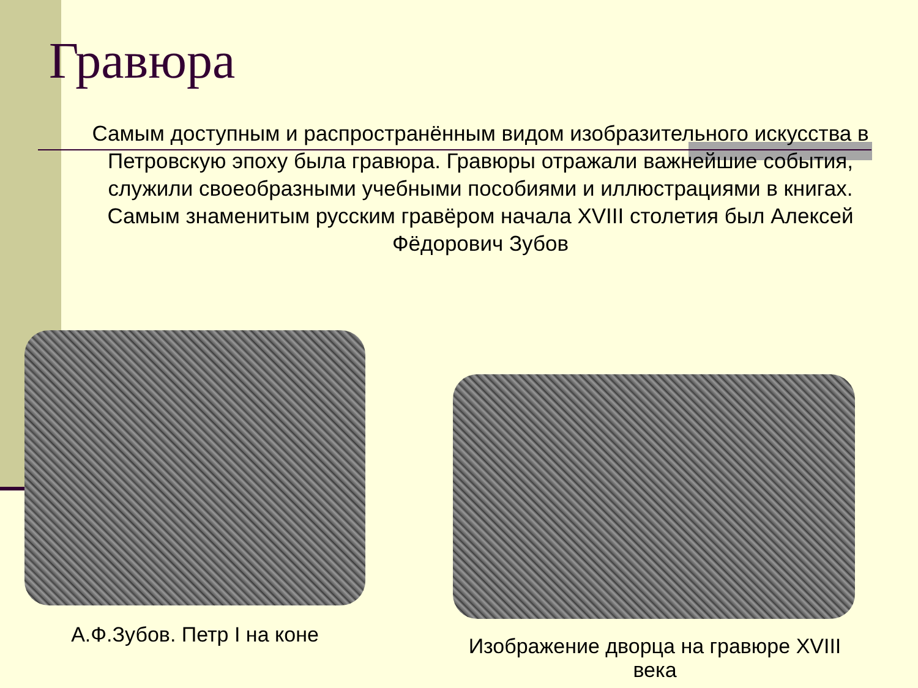Гравюра
Самым доступным и распространённым видом изобразительного искусства в Петровскую эпоху была гравюра. Гравюры отражали важнейшие события, служили своеобразными учебными пособиями и иллюстрациями в книгах. Самым знаменитым русским гравёром начала XVIII столетия был Алексей Фёдорович Зубов
А.Ф.Зубов. Петр I на коне
Изображение дворца на гравюре XVIII века